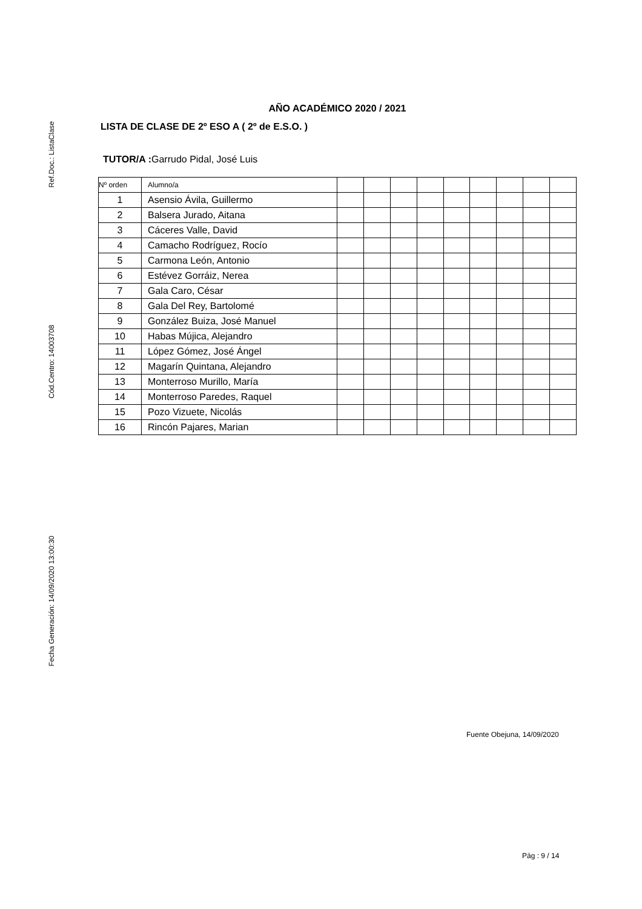Ref.Doc.: ListaClase
Cód.Centro: 14003708
Fecha Generación: 14/09/2020 13:00:30
AÑO ACADÉMICO 2020 / 2021
LISTA DE CLASE DE 2º ESO A ( 2º de E.S.O. )
TUTOR/A : Garrudo Pidal, José Luis
| Nº orden | Alumno/a | | | | | | | | | |
| 1 | Asensio Ávila, Guillermo | | | | | | | | | |
| 2 | Balsera Jurado, Aitana | | | | | | | | | |
| 3 | Cáceres Valle, David | | | | | | | | | |
| 4 | Camacho Rodríguez, Rocío | | | | | | | | | |
| 5 | Carmona León, Antonio | | | | | | | | | |
| 6 | Estévez Gorráiz, Nerea | | | | | | | | | |
| 7 | Gala Caro, César | | | | | | | | | |
| 8 | Gala Del Rey, Bartolomé | | | | | | | | | |
| 9 | González Buiza, José Manuel | | | | | | | | | |
| 10 | Habas Mújica, Alejandro | | | | | | | | | |
| 11 | López Gómez, José Ángel | | | | | | | | | |
| 12 | Magarín Quintana, Alejandro | | | | | | | | | |
| 13 | Monterroso Murillo, María | | | | | | | | | |
| 14 | Monterroso Paredes, Raquel | | | | | | | | | |
| 15 | Pozo Vizuete, Nicolás | | | | | | | | | |
| 16 | Rincón Pajares, Marian | | | | | | | | | |
Fuente Obejuna, 14/09/2020
Pág : 9 / 14